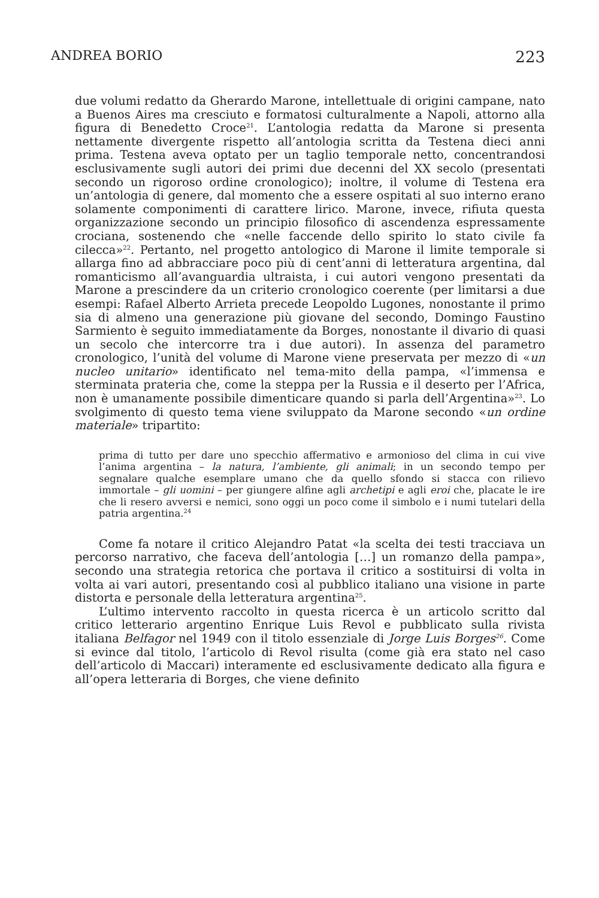ANDREA BORIO 223
due volumi redatto da Gherardo Marone, intellettuale di origini campane, nato a Buenos Aires ma cresciuto e formatosi culturalmente a Napoli, attorno alla figura di Benedetto Croce<sup>21</sup>. L’antologia redatta da Marone si presenta nettamente divergente rispetto all’antologia scritta da Testena dieci anni prima. Testena aveva optato per un taglio temporale netto, concentrandosi esclusivamente sugli autori dei primi due decenni del XX secolo (presentati secondo un rigoroso ordine cronologico); inoltre, il volume di Testena era un’antologia di genere, dal momento che a essere ospitati al suo interno erano solamente componimenti di carattere lirico. Marone, invece, rifiuta questa organizzazione secondo un principio filosofico di ascendenza espressamente crociana, sostenendo che «nelle faccende dello spirito lo stato civile fa cilecca»<sup>22</sup>. Pertanto, nel progetto antologico di Marone il limite temporale si allarga fino ad abbracciare poco più di cent’anni di letteratura argentina, dal romanticismo all’avanguardia ultraista, i cui autori vengono presentati da Marone a prescindere da un criterio cronologico coerente (per limitarsi a due esempi: Rafael Alberto Arrieta precede Leopoldo Lugones, nonostante il primo sia di almeno una generazione più giovane del secondo, Domingo Faustino Sarmiento è seguito immediatamente da Borges, nonostante il divario di quasi un secolo che intercorre tra i due autori). In assenza del parametro cronologico, l’unità del volume di Marone viene preservata per mezzo di «un nucleo unitario» identificato nel tema-mito della pampa, «l’immensa e sterminata prateria che, come la steppa per la Russia e il deserto per l’Africa, non è umanamente possibile dimenticare quando si parla dell’Argentina»<sup>23</sup>. Lo svolgimento di questo tema viene sviluppato da Marone secondo «un ordine materiale» tripartito:
prima di tutto per dare uno specchio affermativo e armonioso del clima in cui vive l’anima argentina – la natura, l’ambiente, gli animali; in un secondo tempo per segnalare qualche esemplare umano che da quello sfondo si stacca con rilievo immortale – gli uomini – per giungere alfine agli archetipi e agli eroi che, placate le ire che li resero avversi e nemici, sono oggi un poco come il simbolo e i numi tutelari della patria argentina.<sup>24</sup>
Come fa notare il critico Alejandro Patat «la scelta dei testi tracciava un percorso narrativo, che faceva dell’antologia […] un romanzo della pampa», secondo una strategia retorica che portava il critico a sostituirsi di volta in volta ai vari autori, presentando così al pubblico italiano una visione in parte distorta e personale della letteratura argentina<sup>25</sup>.
L’ultimo intervento raccolto in questa ricerca è un articolo scritto dal critico letterario argentino Enrique Luis Revol e pubblicato sulla rivista italiana Belfagor nel 1949 con il titolo essenziale di Jorge Luis Borges<sup>26</sup>. Come si evince dal titolo, l’articolo di Revol risulta (come già era stato nel caso dell’articolo di Maccari) interamente ed esclusivamente dedicato alla figura e all’opera letteraria di Borges, che viene definito